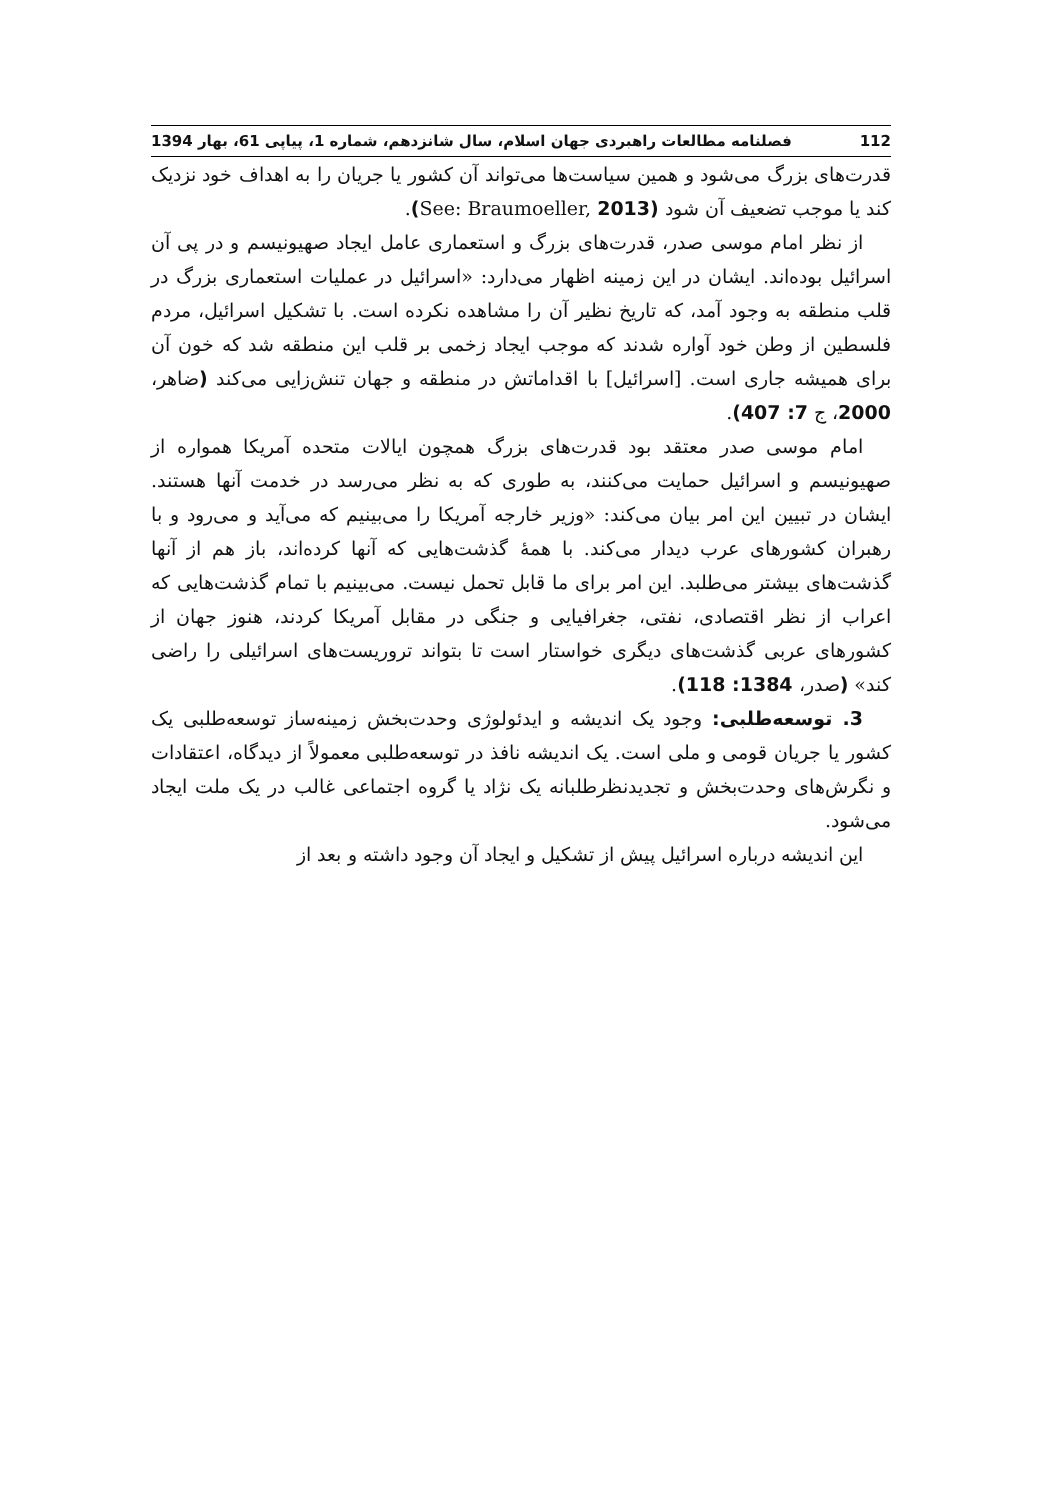112 فصلنامه مطالعات راهبردی جهان اسلام، سال شانزدهم، شماره 1، پیاپی 61، بهار 1394
قدرت‌های بزرگ می‌شود و همین سیاست‌ها می‌تواند آن کشور یا جریان را به اهداف خود نزدیک کند یا موجب تضعیف آن شود (See: Braumoeller, 2013).
از نظر امام موسی صدر، قدرت‌های بزرگ و استعماری عامل ایجاد صهیونیسم و در پی آن اسرائیل بوده‌اند. ایشان در این زمینه اظهار می‌دارد: «اسرائیل در عملیات استعماری بزرگ در قلب منطقه به وجود آمد، که تاریخ نظیر آن را مشاهده نکرده است. با تشکیل اسرائیل، مردم فلسطین از وطن خود آواره شدند که موجب ایجاد زخمی بر قلب این منطقه شد که خون آن برای همیشه جاری است. [اسرائیل] با اقداماتش در منطقه و جهان تنش‌زایی می‌کند (ضاهر، 2000، ج 7: 407).
امام موسی صدر معتقد بود قدرت‌های بزرگ همچون ایالات متحده آمریکا همواره از صهیونیسم و اسرائیل حمایت می‌کنند، به طوری که به نظر می‌رسد در خدمت آنها هستند. ایشان در تبیین این امر بیان می‌کند: «وزیر خارجه آمریکا را می‌بینیم که می‌آید و می‌رود و با رهبران کشورهای عرب دیدار می‌کند. با همهٔ گذشت‌هایی که آنها کرده‌اند، باز هم از آنها گذشت‌های بیشتر می‌طلبد. این امر برای ما قابل تحمل نیست. می‌بینیم با تمام گذشت‌هایی که اعراب از نظر اقتصادی، نفتی، جغرافیایی و جنگی در مقابل آمریکا کردند، هنوز جهان از کشورهای عربی گذشت‌های دیگری خواستار است تا بتواند تروریست‌های اسرائیلی را راضی کند» (صدر، 1384: 118).
3. توسعه‌طلبی: وجود یک اندیشه و ایدئولوژی وحدت‌بخش زمینه‌ساز توسعه‌طلبی یک کشور یا جریان قومی و ملی است. یک اندیشه نافذ در توسعه‌طلبی معمولاً از دیدگاه، اعتقادات و نگرش‌های وحدت‌بخش و تجدیدنظرطلبانه یک نژاد یا گروه اجتماعی غالب در یک ملت ایجاد می‌شود.
این اندیشه درباره اسرائیل پیش از تشکیل و ایجاد آن وجود داشته و بعد از